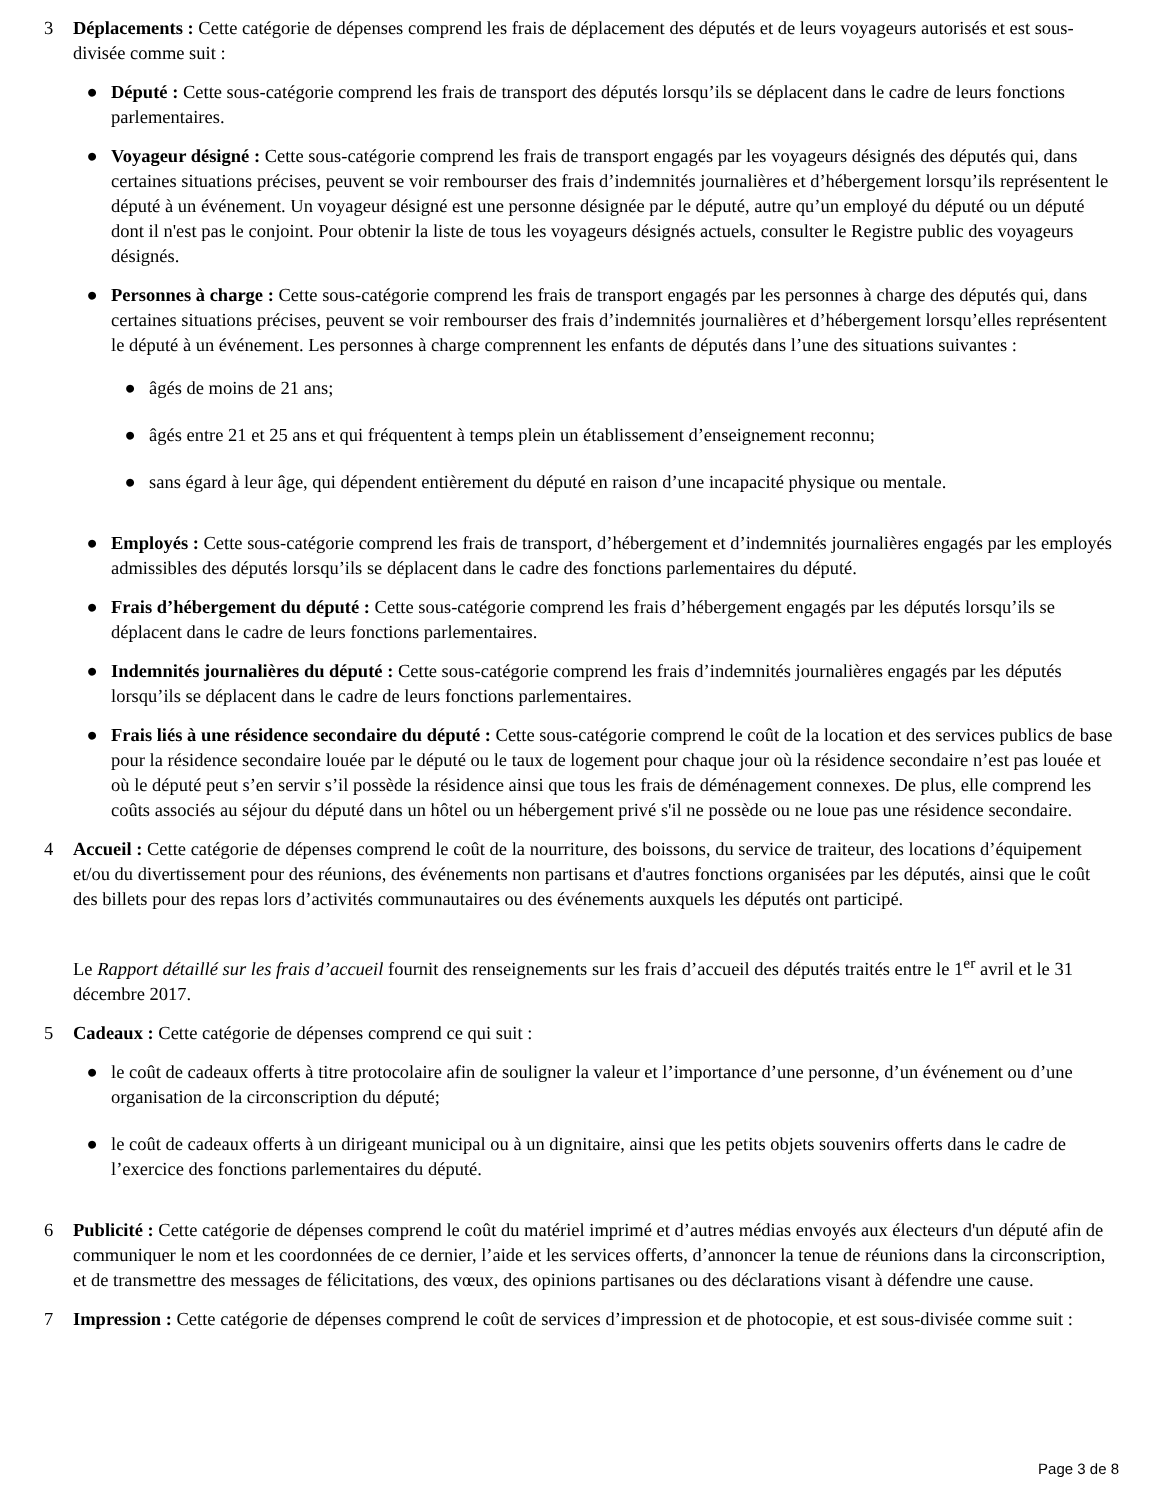3 Déplacements : Cette catégorie de dépenses comprend les frais de déplacement des députés et de leurs voyageurs autorisés et est sous-divisée comme suit :
● Député : Cette sous-catégorie comprend les frais de transport des députés lorsqu’ils se déplacent dans le cadre de leurs fonctions parlementaires.
● Voyageur désigné : Cette sous-catégorie comprend les frais de transport engagés par les voyageurs désignés des députés qui, dans certaines situations précises, peuvent se voir rembourser des frais d’indemnités journalières et d’hébergement lorsqu’ils représentent le député à un événement. Un voyageur désigné est une personne désignée par le député, autre qu’un employé du député ou un député dont il n'est pas le conjoint. Pour obtenir la liste de tous les voyageurs désignés actuels, consulter le Registre public des voyageurs désignés.
● Personnes à charge : Cette sous-catégorie comprend les frais de transport engagés par les personnes à charge des députés qui, dans certaines situations précises, peuvent se voir rembourser des frais d’indemnités journalières et d’hébergement lorsqu’elles représentent le député à un événement. Les personnes à charge comprennent les enfants de députés dans l’une des situations suivantes :
● âgés de moins de 21 ans;
● âgés entre 21 et 25 ans et qui fréquentent à temps plein un établissement d’enseignement reconnu;
● sans égard à leur âge, qui dépendent entièrement du député en raison d’une incapacité physique ou mentale.
● Employés : Cette sous-catégorie comprend les frais de transport, d’hébergement et d’indemnités journalières engagés par les employés admissibles des députés lorsqu’ils se déplacent dans le cadre des fonctions parlementaires du député.
● Frais d’hébergement du député : Cette sous-catégorie comprend les frais d’hébergement engagés par les députés lorsqu’ils se déplacent dans le cadre de leurs fonctions parlementaires.
● Indemnités journalières du député : Cette sous-catégorie comprend les frais d’indemnités journalières engagés par les députés lorsqu’ils se déplacent dans le cadre de leurs fonctions parlementaires.
● Frais liés à une résidence secondaire du député : Cette sous-catégorie comprend le coût de la location et des services publics de base pour la résidence secondaire louée par le député ou le taux de logement pour chaque jour où la résidence secondaire n’est pas louée et où le député peut s’en servir s’il possède la résidence ainsi que tous les frais de déménagement connexes. De plus, elle comprend les coûts associés au séjour du député dans un hôtel ou un hébergement privé s'il ne possède ou ne loue pas une résidence secondaire.
4 Accueil : Cette catégorie de dépenses comprend le coût de la nourriture, des boissons, du service de traiteur, des locations d’équipement et/ou du divertissement pour des réunions, des événements non partisans et d'autres fonctions organisées par les députés, ainsi que le coût des billets pour des repas lors d’activités communautaires ou des événements auxquels les députés ont participé.
Le Rapport détaillé sur les frais d’accueil fournit des renseignements sur les frais d’accueil des députés traités entre le 1<sup>er</sup> avril et le 31 décembre 2017.
5 Cadeaux : Cette catégorie de dépenses comprend ce qui suit :
● le coût de cadeaux offerts à titre protocolaire afin de souligner la valeur et l’importance d’une personne, d’un événement ou d’une organisation de la circonscription du député;
● le coût de cadeaux offerts à un dirigeant municipal ou à un dignitaire, ainsi que les petits objets souvenirs offerts dans le cadre de l’exercice des fonctions parlementaires du député.
6 Publicité : Cette catégorie de dépenses comprend le coût du matériel imprimé et d’autres médias envoyés aux électeurs d'un député afin de communiquer le nom et les coordonnées de ce dernier, l’aide et les services offerts, d’annoncer la tenue de réunions dans la circonscription, et de transmettre des messages de félicitations, des vœux, des opinions partisanes ou des déclarations visant à défendre une cause.
7 Impression : Cette catégorie de dépenses comprend le coût de services d’impression et de photocopie, et est sous-divisée comme suit :
Page 3 de 8